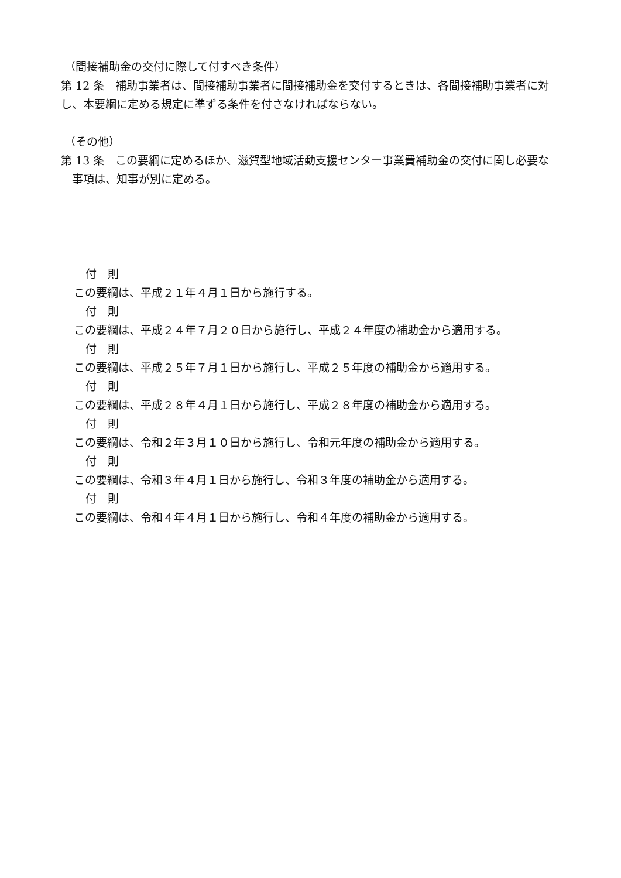（間接補助金の交付に際して付すべき条件）
第 12 条　補助事業者は、間接補助事業者に間接補助金を交付するときは、各間接補助事業者に対し、本要綱に定める規定に準ずる条件を付さなければならない。
（その他）
第 13 条　この要綱に定めるほか、滋賀型地域活動支援センター事業費補助金の交付に関し必要な事項は、知事が別に定める。
付　則
この要綱は、平成２１年４月１日から施行する。
付　則
この要綱は、平成２４年７月２０日から施行し、平成２４年度の補助金から適用する。
付　則
この要綱は、平成２５年７月１日から施行し、平成２５年度の補助金から適用する。
付　則
この要綱は、平成２８年４月１日から施行し、平成２８年度の補助金から適用する。
付　則
この要綱は、令和２年３月１０日から施行し、令和元年度の補助金から適用する。
付　則
この要綱は、令和３年４月１日から施行し、令和３年度の補助金から適用する。
付　則
この要綱は、令和４年４月１日から施行し、令和４年度の補助金から適用する。